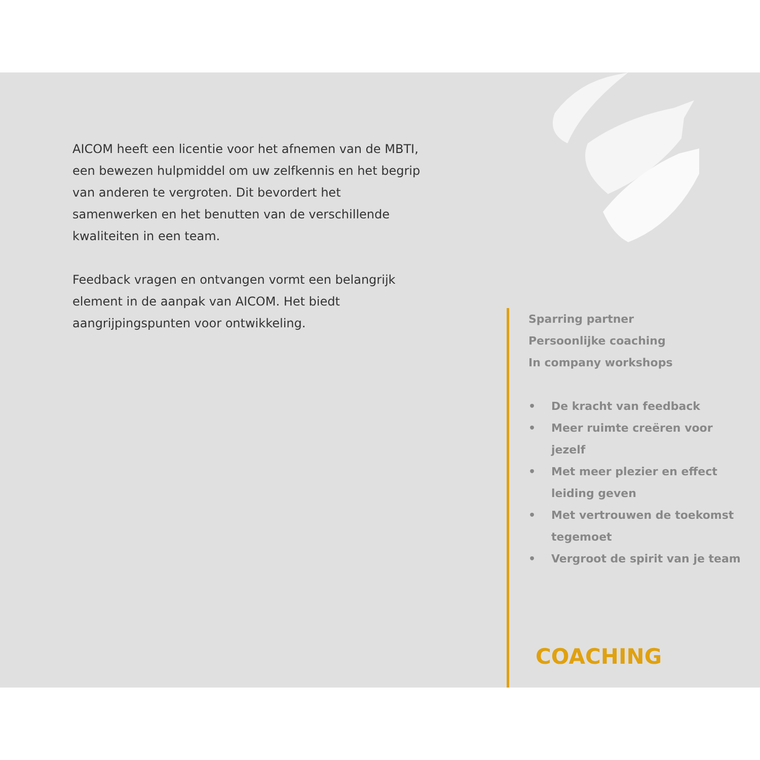AICOM heeft een licentie voor het afnemen van de MBTI, een bewezen hulpmiddel om uw zelfkennis en het begrip van anderen te vergroten. Dit bevordert het samenwerken en het benutten van de verschillende kwaliteiten in een team.
Feedback vragen en ontvangen vormt een belangrijk element in de aanpak van AICOM. Het biedt aangrijpingspunten voor ontwikkeling.
Sparring partner
Persoonlijke coaching
In company workshops
• De kracht van feedback
• Meer ruimte creëren voor jezelf
• Met meer plezier en effect leiding geven
• Met vertrouwen de toekomst tegemoet
• Vergroot de spirit van je team
COACHING